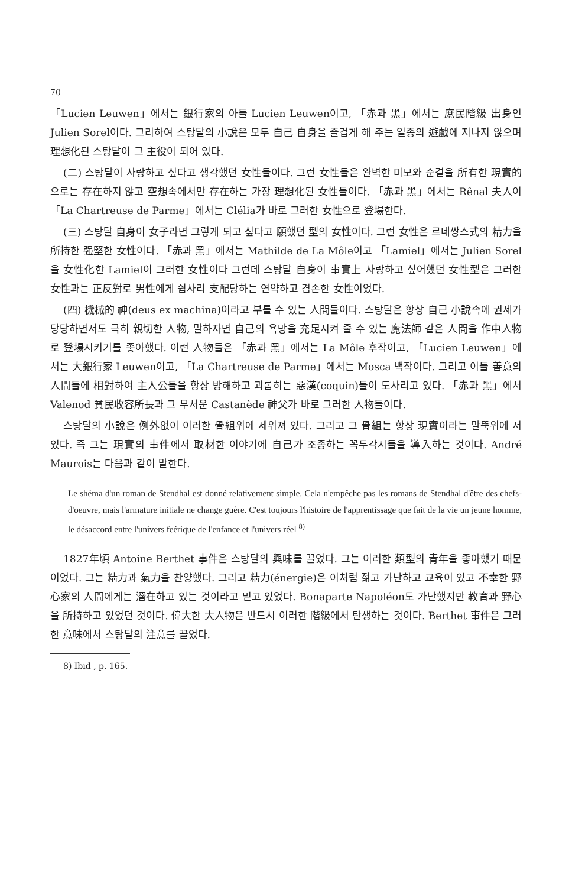70
「Lucien Leuwen」에서는 銀行家의 아들 Lucien Leuwen이고, 「赤과 黑」에서는 庶民階級 出身인 Julien Sorel이다. 그리하여 스탕달의 小說은 모두 自己 自身을 즐겁게 해 주는 일종의 遊戲에 지나지 않으며 理想化된 스탕달이 그 主役이 되어 있다.
(二) 스탕달이 사랑하고 싶다고 생각했던 女性들이다. 그런 女性들은 완벽한 미모와 순결을 所有한 現實的으로는 存在하지 않고 空想속에서만 存在하는 가장 理想化된 女性들이다. 「赤과 黑」에서는 Rênal 夫人이 「La Chartreuse de Parme」에서는 Clélia가 바로 그러한 女性으로 登場한다.
(三) 스탕달 自身이 女子라면 그렇게 되고 싶다고 願했던 型의 女性이다. 그런 女性은 르네쌍스式의 精力을 所持한 强堅한 女性이다. 「赤과 黑」에서는 Mathilde de La Môle이고 「Lamiel」에서는 Julien Sorel을 女性化한 Lamiel이 그러한 女性이다 그런데 스탕달 自身이 事實上 사랑하고 싶어했던 女性型은 그러한 女性과는 正反對로 男性에게 쉽사리 支配당하는 연약하고 겸손한 女性이었다.
(四) 機械的 神(deus ex machina)이라고 부를 수 있는 人間들이다. 스탕달은 항상 自己 小說속에 권세가 당당하면서도 극히 親切한 人物, 말하자면 自己의 욕망을 充足시켜 줄 수 있는 魔法師 같은 人間을 作中人物로 登場시키기를 좋아했다. 이런 人物들은 「赤과 黑」에서는 La Môle 후작이고, 「Lucien Leuwen」에서는 大銀行家 Leuwen이고, 「La Chartreuse de Parme」에서는 Mosca 백작이다. 그리고 이들 善意의 人間들에 相對하여 主人公들을 항상 방해하고 괴롭히는 惡漢(coquin)들이 도사리고 있다. 「赤과 黑」에서 Valenod 貧民收容所長과 그 무서운 Castanède 神父가 바로 그러한 人物들이다.
스탕달의 小說은 例外없이 이러한 骨組위에 세워져 있다. 그리고 그 骨組는 항상 現實이라는 말뚝위에 서 있다. 즉 그는 現實의 事件에서 取材한 이야기에 自己가 조종하는 꼭두각시들을 導入하는 것이다. André Maurois는 다음과 같이 말한다.
Le shéma d'un roman de Stendhal est donné relativement simple. Cela n'empêche pas les romans de Stendhal d'être des chefs-d'oeuvre, mais l'armature initiale ne change guère. C'est toujours l'histoire de l'apprentissage que fait de la vie un jeune homme, le désaccord entre l'univers feérique de l'enfance et l'univers réel <sup>8)</sup>
1827年頃 Antoine Berthet 事件은 스탕달의 興味를 끌었다. 그는 이러한 類型의 青年을 좋아했기 때문이었다. 그는 精力과 氣力을 찬양했다. 그리고 精力(énergie)은 이처럼 젊고 가난하고 교육이 있고 不幸한 野心家의 人間에게는 潛在하고 있는 것이라고 믿고 있었다. Bonaparte Napoléon도 가난했지만 教育과 野心을 所持하고 있었던 것이다. 偉大한 大人物은 반드시 이러한 階級에서 탄생하는 것이다. Berthet 事件은 그러한 意味에서 스탕달의 注意를 끌었다.
8) Ibid , p. 165.